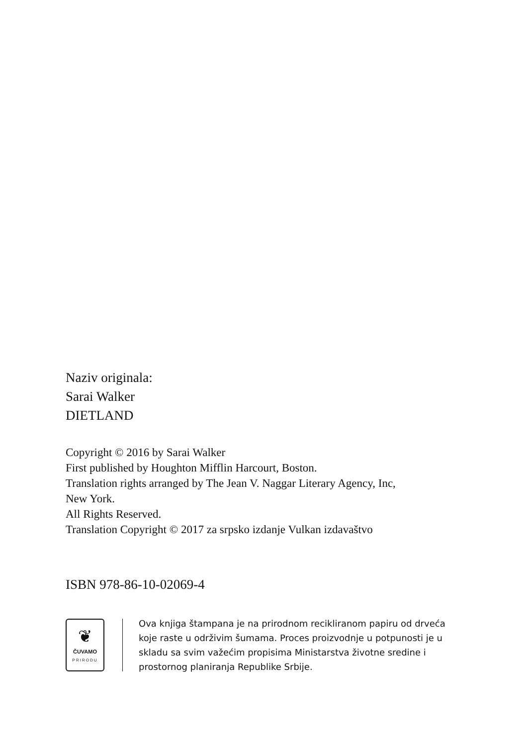Naziv originala:
Sarai Walker
DIETLAND
Copyright © 2016 by Sarai Walker
First published by Houghton Mifflin Harcourt, Boston.
Translation rights arranged by The Jean V. Naggar Literary Agency, Inc,
New York.
All Rights Reserved.
Translation Copyright © 2017 za srpsko izdanje Vulkan izdavaštvo
ISBN 978-86-10-02069-4
❦
ČUVAMO
PRIRODU
Ova knjiga štampana je na prirodnom recikliranom papiru od drveća koje raste u održivim šumama. Proces proizvodnje u potpunosti je u skladu sa svim važećim propisima Ministarstva životne sredine i prostornog planiranja Republike Srbije.